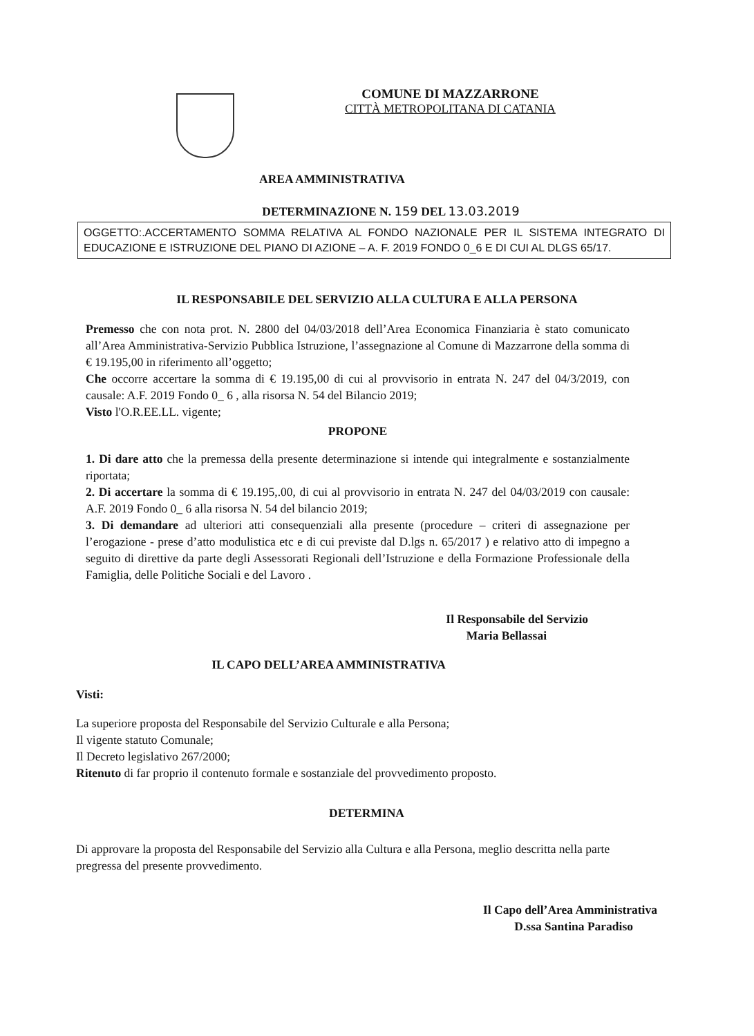COMUNE DI MAZZARRONE
CITTÀ METROPOLITANA DI CATANIA
AREA AMMINISTRATIVA
DETERMINAZIONE N. 159 DEL 13.03.2019
OGGETTO:.ACCERTAMENTO SOMMA RELATIVA AL FONDO NAZIONALE PER IL SISTEMA INTEGRATO DI EDUCAZIONE E ISTRUZIONE DEL PIANO DI AZIONE – A. F. 2019 FONDO 0_6 E DI CUI AL DLGS 65/17.
IL RESPONSABILE DEL SERVIZIO ALLA CULTURA E ALLA PERSONA
Premesso che con nota prot. N. 2800 del 04/03/2018 dell’Area Economica Finanziaria è stato comunicato all’Area Amministrativa-Servizio Pubblica Istruzione, l’assegnazione al Comune di Mazzarrone della somma di € 19.195,00 in riferimento all’oggetto;
Che occorre accertare la somma di € 19.195,00 di cui al provvisorio in entrata N. 247 del 04/3/2019, con causale: A.F. 2019 Fondo 0_ 6 , alla risorsa N. 54 del Bilancio 2019;
Visto l'O.R.EE.LL. vigente;
PROPONE
1. Di dare atto che la premessa della presente determinazione si intende qui integralmente e sostanzialmente riportata;
2. Di accertare la somma di € 19.195,.00, di cui al provvisorio in entrata N. 247 del 04/03/2019 con causale: A.F. 2019 Fondo 0_ 6 alla risorsa N. 54 del bilancio 2019;
3. Di demandare ad ulteriori atti consequenziali alla presente (procedure – criteri di assegnazione per l’erogazione - prese d’atto modulistica etc e di cui previste dal D.lgs n. 65/2017 ) e relativo atto di impegno a seguito di direttive da parte degli Assessorati Regionali dell’Istruzione e della Formazione Professionale della Famiglia, delle Politiche Sociali e del Lavoro .
Il Responsabile del Servizio
Maria Bellassai
IL CAPO DELL’AREA AMMINISTRATIVA
Visti:
La superiore proposta del Responsabile del Servizio Culturale e alla Persona;
Il vigente statuto Comunale;
Il Decreto legislativo 267/2000;
Ritenuto di far proprio il contenuto formale e sostanziale del provvedimento proposto.
DETERMINA
Di approvare la proposta del Responsabile del Servizio alla Cultura e alla Persona, meglio descritta nella parte pregressa del presente provvedimento.
Il Capo dell’Area Amministrativa
D.ssa Santina Paradiso